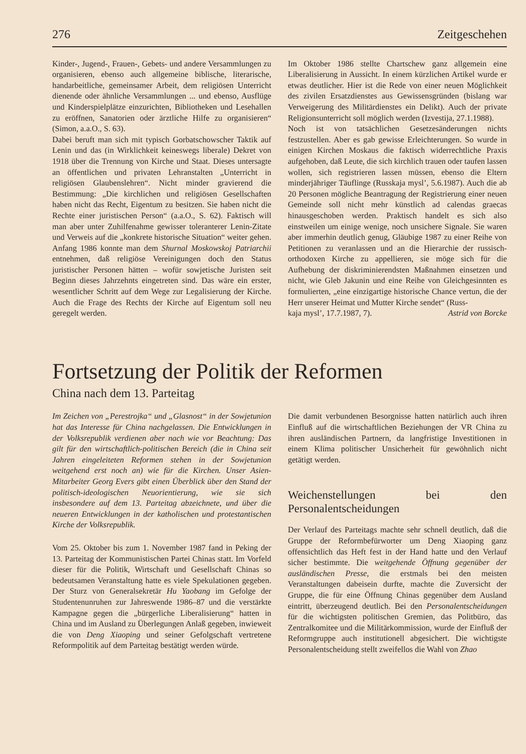276 Zeitgeschehen
Kinder-, Jugend-, Frauen-, Gebets- und andere Versammlungen zu organisieren, ebenso auch allgemeine biblische, literarische, handarbeitliche, gemeinsamer Arbeit, dem religiösen Unterricht dienende oder ähnliche Versammlungen ... und ebenso, Ausflüge und Kinderspielplätze einzurichten, Bibliotheken und Lesehallen zu eröffnen, Sanatorien oder ärztliche Hilfe zu organisieren“ (Simon, a.a.O., S. 63).
Dabei beruft man sich mit typisch Gorbatschowscher Taktik auf Lenin und das (in Wirklichkeit keineswegs liberale) Dekret von 1918 über die Trennung von Kirche und Staat. Dieses untersagte an öffentlichen und privaten Lehranstalten „Unterricht in religiösen Glaubenslehren“. Nicht minder gravierend die Bestimmung: „Die kirchlichen und religiösen Gesellschaften haben nicht das Recht, Eigentum zu besitzen. Sie haben nicht die Rechte einer juristischen Person“ (a.a.O., S. 62). Faktisch will man aber unter Zuhilfenahme gewisser toleranterer Lenin-Zitate und Verweis auf die „konkrete historische Situation“ weiter gehen. Anfang 1986 konnte man dem Shurnal Moskowskoj Patriarchii entnehmen, daß religiöse Vereinigungen doch den Status juristischer Personen hätten – wofür sowjetische Juristen seit Beginn dieses Jahrzehnts eingetreten sind. Das wäre ein erster, wesentlicher Schritt auf dem Wege zur Legalisierung der Kirche. Auch die Frage des Rechts der Kirche auf Eigentum soll neu geregelt werden.
Im Oktober 1986 stellte Chartschew ganz allgemein eine Liberalisierung in Aussicht. In einem kürzlichen Artikel wurde er etwas deutlicher. Hier ist die Rede von einer neuen Möglichkeit des zivilen Ersatzdienstes aus Gewissensgründen (bislang war Verweigerung des Militärdienstes ein Delikt). Auch der private Religionsunterricht soll möglich werden (Izvestija, 27.1.1988).
Noch ist von tatsächlichen Gesetzesänderungen nichts festzustellen. Aber es gab gewisse Erleichterungen. So wurde in einigen Kirchen Moskaus die faktisch widerrechtliche Praxis aufgehoben, daß Leute, die sich kirchlich trauen oder taufen lassen wollen, sich registrieren lassen müssen, ebenso die Eltern minderjähriger Täuflinge (Russkaja mysl’, 5.6.1987). Auch die ab 20 Personen mögliche Beantragung der Registrierung einer neuen Gemeinde soll nicht mehr künstlich ad calendas graecas hinausgeschoben werden. Praktisch handelt es sich also einstweilen um einige wenige, noch unsichere Signale. Sie waren aber immerhin deutlich genug, Gläubige 1987 zu einer Reihe von Petitionen zu veranlassen und an die Hierarchie der russisch-orthodoxen Kirche zu appellieren, sie möge sich für die Aufhebung der diskriminierendsten Maßnahmen einsetzen und nicht, wie Gleb Jakunin und eine Reihe von Gleichgesinnten es formulierten, „eine einzigartige historische Chance vertun, die der Herr unserer Heimat und Mutter Kirche sendet“ (Russ-
kaja mysl’, 17.7.1987, 7). Astrid von Borcke
Fortsetzung der Politik der Reformen
China nach dem 13. Parteitag
Im Zeichen von „Perestrojka“ und „Glasnost“ in der Sowjetunion hat das Interesse für China nachgelassen. Die Entwicklungen in der Volksrepublik verdienen aber nach wie vor Beachtung: Das gilt für den wirtschaftlich-politischen Bereich (die in China seit Jahren eingeleiteten Reformen stehen in der Sowjetunion weitgehend erst noch an) wie für die Kirchen. Unser Asien-Mitarbeiter Georg Evers gibt einen Überblick über den Stand der politisch-ideologischen Neuorientierung, wie sie sich insbesondere auf dem 13. Parteitag abzeichnete, und über die neueren Entwicklungen in der katholischen und protestantischen Kirche der Volksrepublik.
Vom 25. Oktober bis zum 1. November 1987 fand in Peking der 13. Parteitag der Kommunistischen Partei Chinas statt. Im Vorfeld dieser für die Politik, Wirtschaft und Gesellschaft Chinas so bedeutsamen Veranstaltung hatte es viele Spekulationen gegeben. Der Sturz von Generalsekretär Hu Yaobang im Gefolge der Studentenunruhen zur Jahreswende 1986–87 und die verstärkte Kampagne gegen die „bürgerliche Liberalisierung“ hatten in China und im Ausland zu Überlegungen Anlaß gegeben, inwieweit die von Deng Xiaoping und seiner Gefolgschaft vertretene Reformpolitik auf dem Parteitag bestätigt werden würde.
Die damit verbundenen Besorgnisse hatten natürlich auch ihren Einfluß auf die wirtschaftlichen Beziehungen der VR China zu ihren ausländischen Partnern, da langfristige Investitionen in einem Klima politischer Unsicherheit für gewöhnlich nicht getätigt werden.
Weichenstellungen bei den Personalentscheidungen
Der Verlauf des Parteitags machte sehr schnell deutlich, daß die Gruppe der Reformbefürworter um Deng Xiaoping ganz offensichtlich das Heft fest in der Hand hatte und den Verlauf sicher bestimmte. Die weitgehende Öffnung gegenüber der ausländischen Presse, die erstmals bei den meisten Veranstaltungen dabeisein durfte, machte die Zuversicht der Gruppe, die für eine Öffnung Chinas gegenüber dem Ausland eintritt, überzeugend deutlich. Bei den Personalentscheidungen für die wichtigsten politischen Gremien, das Politbüro, das Zentralkomitee und die Militärkommission, wurde der Einfluß der Reformgruppe auch institutionell abgesichert. Die wichtigste Personalentscheidung stellt zweifellos die Wahl von Zhao